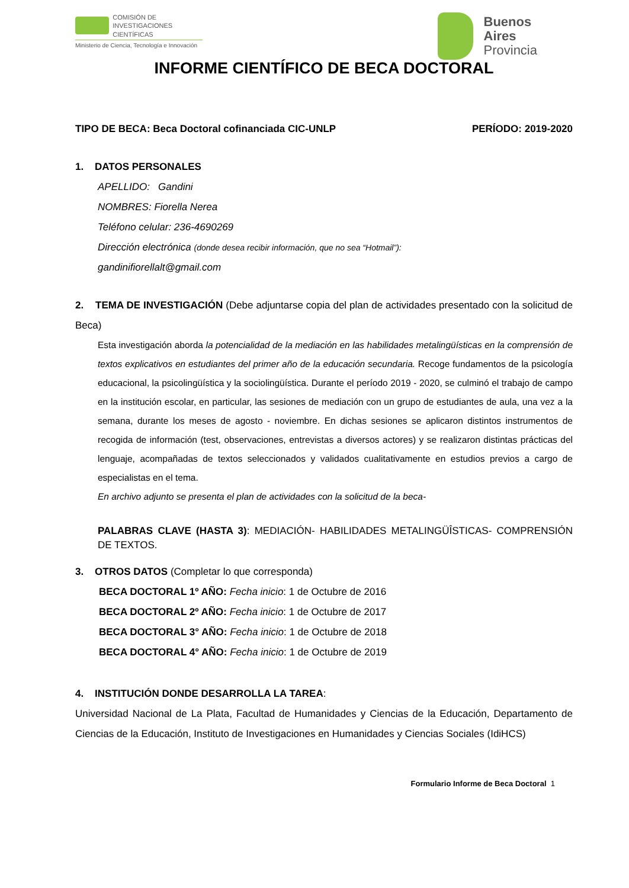COMISIÓN DE
INVESTIGACIONES CIENTÍFICAS
Ministerio de Ciencia, Tecnología e Innovación
Buenos
Aires
Provincia
INFORME CIENTÍFICO DE BECA DOCTORAL
TIPO DE BECA: Beca Doctoral cofinanciada CIC-UNLP PERÍODO: 2019-2020
1. DATOS PERSONALES
APELLIDO: Gandini
NOMBRES: Fiorella Nerea
Teléfono celular: 236-4690269
Dirección electrónica (donde desea recibir información, que no sea “Hotmail”):
gandinifiorellalt@gmail.com
2. TEMA DE INVESTIGACIÓN (Debe adjuntarse copia del plan de actividades presentado con la solicitud de Beca)
Esta investigación aborda la potencialidad de la mediación en las habilidades metalingüísticas en la comprensión de textos explicativos en estudiantes del primer año de la educación secundaria. Recoge fundamentos de la psicología educacional, la psicolingüística y la sociolingüística. Durante el período 2019 - 2020, se culminó el trabajo de campo en la institución escolar, en particular, las sesiones de mediación con un grupo de estudiantes de aula, una vez a la semana, durante los meses de agosto - noviembre. En dichas sesiones se aplicaron distintos instrumentos de recogida de información (test, observaciones, entrevistas a diversos actores) y se realizaron distintas prácticas del lenguaje, acompañadas de textos seleccionados y validados cualitativamente en estudios previos a cargo de especialistas en el tema.
En archivo adjunto se presenta el plan de actividades con la solicitud de la beca-
PALABRAS CLAVE (HASTA 3): MEDIACIÓN- HABILIDADES METALINGÜÎSTICAS- COMPRENSIÓN DE TEXTOS.
3. OTROS DATOS (Completar lo que corresponda)
BECA DOCTORAL 1º AÑO: Fecha inicio: 1 de Octubre de 2016
BECA DOCTORAL 2º AÑO: Fecha inicio: 1 de Octubre de 2017
BECA DOCTORAL 3° AÑO: Fecha inicio: 1 de Octubre de 2018
BECA DOCTORAL 4° AÑO: Fecha inicio: 1 de Octubre de 2019
4. INSTITUCIÓN DONDE DESARROLLA LA TAREA:
Universidad Nacional de La Plata, Facultad de Humanidades y Ciencias de la Educación, Departamento de Ciencias de la Educación, Instituto de Investigaciones en Humanidades y Ciencias Sociales (IdiHCS)
Formulario Informe de Beca Doctoral 1